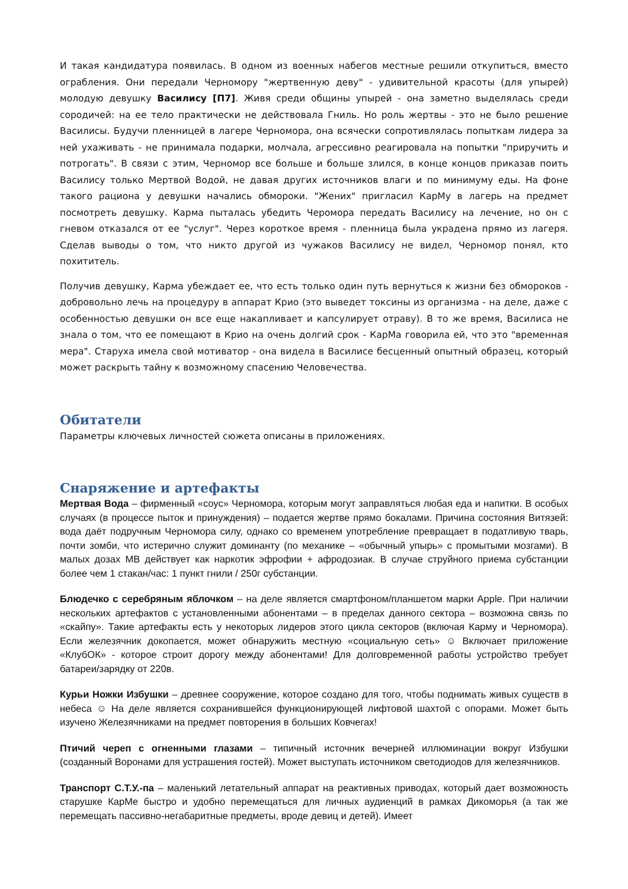И такая кандидатура появилась. В одном из военных набегов местные решили откупиться, вместо ограбления. Они передали Черномору "жертвенную деву" - удивительной красоты (для упырей) молодую девушку Василису [П7]. Живя среди общины упырей - она заметно выделялась среди сородичей: на ее тело практически не действовала Гниль. Но роль жертвы - это не было решение Василисы. Будучи пленницей в лагере Черномора, она всячески сопротивлялась попыткам лидера за ней ухаживать - не принимала подарки, молчала, агрессивно реагировала на попытки "приручить и потрогать". В связи с этим, Черномор все больше и больше злился, в конце концов приказав поить Василису только Мертвой Водой, не давая других источников влаги и по минимуму еды. На фоне такого рациона у девушки начались обмороки. "Жених" пригласил КарМу в лагерь на предмет посмотреть девушку. Карма пыталась убедить Черомора передать Василису на лечение, но он с гневом отказался от ее "услуг". Через короткое время - пленница была украдена прямо из лагеря. Сделав выводы о том, что никто другой из чужаков Василису не видел, Черномор понял, кто похититель.
Получив девушку, Карма убеждает ее, что есть только один путь вернуться к жизни без обмороков - добровольно лечь на процедуру в аппарат Крио (это выведет токсины из организма - на деле, даже с особенностью девушки он все еще накапливает и капсулирует отраву). В то же время, Василиса не знала о том, что ее помещают в Крио на очень долгий срок - КарМа говорила ей, что это "временная мера". Старуха имела свой мотиватор - она видела в Василисе бесценный опытный образец, который может раскрыть тайну к возможному спасению Человечества.
Обитатели
Параметры ключевых личностей сюжета описаны в приложениях.
Снаряжение и артефакты
Мертвая Вода – фирменный «соус» Черномора, которым могут заправляться любая еда и напитки. В особых случаях (в процессе пыток и принуждения) – подается жертве прямо бокалами. Причина состояния Витязей: вода даёт подручным Черномора силу, однако со временем употребление превращает в податливую тварь, почти зомби, что истерично служит доминанту (по механике – «обычный упырь» с промытыми мозгами). В малых дозах МВ действует как наркотик эфрофии + афродозиак. В случае струйного приема субстанции более чем 1 стакан/час: 1 пункт гнили / 250г субстанции.
Блюдечко с серебряным яблочком – на деле является смартфоном/планшетом марки Apple. При наличии нескольких артефактов с установленными абонентами – в пределах данного сектора – возможна связь по «скайпу». Такие артефакты есть у некоторых лидеров этого цикла секторов (включая Карму и Черномора). Если железячник докопается, может обнаружить местную «социальную сеть» ☺ Включает приложение «КлубОК» - которое строит дорогу между абонентами! Для долговременной работы устройство требует батареи/зарядку от 220в.
Курьи Ножки Избушки – древнее сооружение, которое создано для того, чтобы поднимать живых существ в небеса ☺ На деле является сохранившейся функционирующей лифтовой шахтой с опорами. Может быть изучено Железячниками на предмет повторения в больших Ковчегах!
Птичий череп с огненными глазами – типичный источник вечерней иллюминации вокруг Избушки (созданный Воронами для устрашения гостей). Может выступать источником светодиодов для железячников.
Транспорт С.Т.У.-па – маленький летательный аппарат на реактивных приводах, который дает возможность старушке КарМе быстро и удобно перемещаться для личных аудиенций в рамках Дикоморья (а так же перемещать пассивно-негабаритные предметы, вроде девиц и детей). Имеет